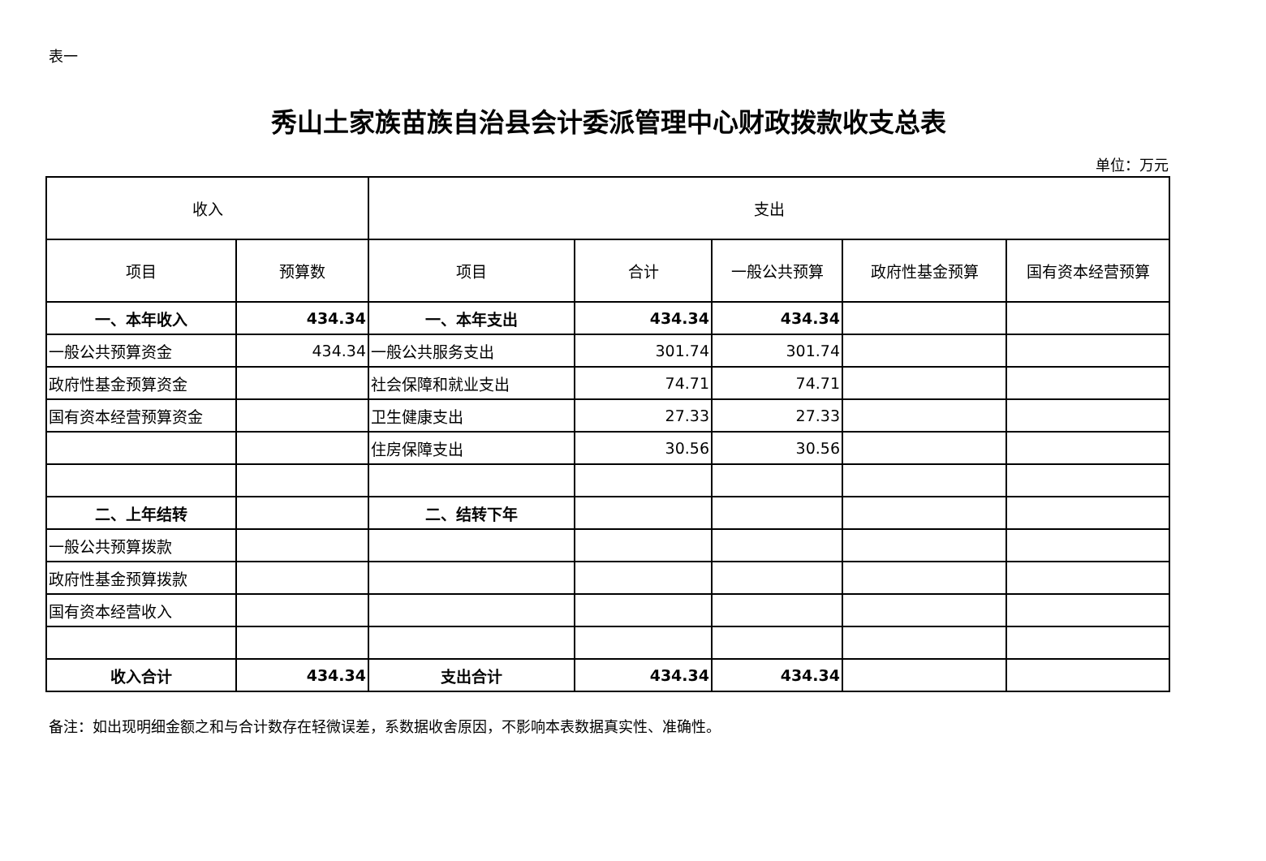表一
秀山土家族苗族自治县会计委派管理中心财政拨款收支总表
单位：万元
| 收入 | | 支出 | | | | |
| --- | --- | --- | --- | --- | --- | --- |
| 项目 | 预算数 | 项目 | 合计 | 一般公共预算 | 政府性基金预算 | 国有资本经营预算 |
| 一、本年收入 | 434.34 | 一、本年支出 | 434.34 | 434.34 | | |
| 一般公共预算资金 | 434.34 | 一般公共服务支出 | 301.74 | 301.74 | | |
| 政府性基金预算资金 | | 社会保障和就业支出 | 74.71 | 74.71 | | |
| 国有资本经营预算资金 | | 卫生健康支出 | 27.33 | 27.33 | | |
| | | 住房保障支出 | 30.56 | 30.56 | | |
| 二、上年结转 | | 二、结转下年 | | | | |
| 一般公共预算拨款 | | | | | | |
| 政府性基金预算拨款 | | | | | | |
| 国有资本经营收入 | | | | | | |
| 收入合计 | 434.34 | 支出合计 | 434.34 | 434.34 | | |
备注：如出现明细金额之和与合计数存在轻微误差，系数据收舍原因，不影响本表数据真实性、准确性。